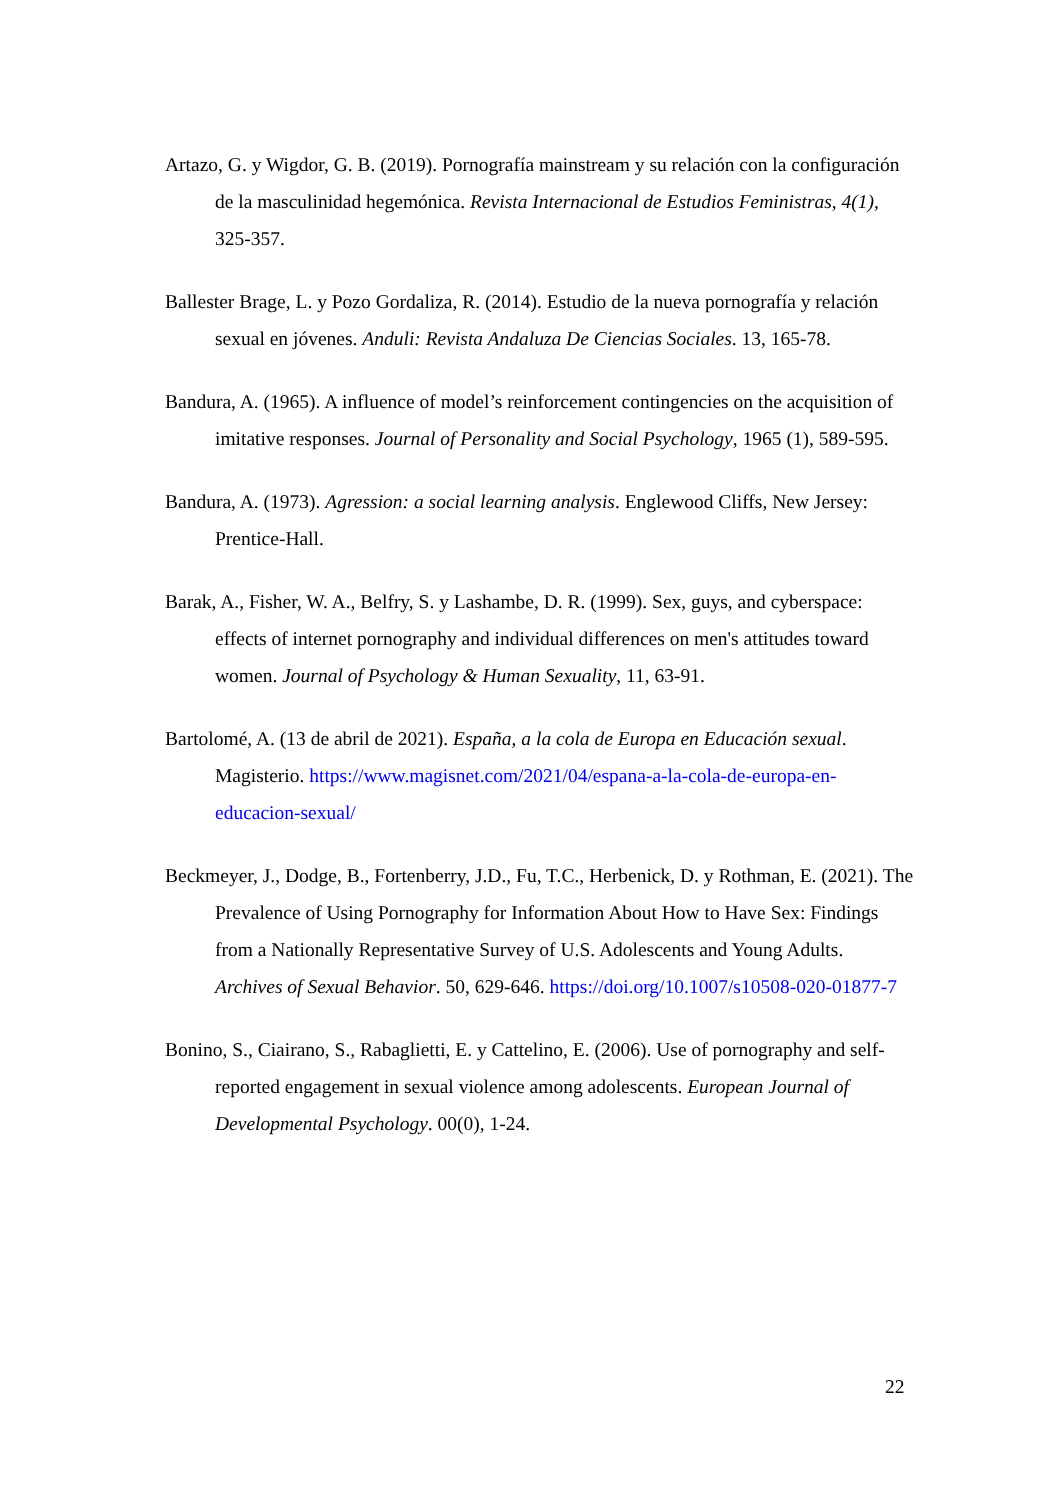Artazo, G. y Wigdor, G. B. (2019). Pornografía mainstream y su relación con la configuración de la masculinidad hegemónica. Revista Internacional de Estudios Feministras, 4(1), 325-357.
Ballester Brage, L. y Pozo Gordaliza, R. (2014). Estudio de la nueva pornografía y relación sexual en jóvenes. Anduli: Revista Andaluza De Ciencias Sociales. 13, 165-78.
Bandura, A. (1965). A influence of model’s reinforcement contingencies on the acquisition of imitative responses. Journal of Personality and Social Psychology, 1965 (1), 589-595.
Bandura, A. (1973). Agression: a social learning analysis. Englewood Cliffs, New Jersey: Prentice-Hall.
Barak, A., Fisher, W. A., Belfry, S. y Lashambe, D. R. (1999). Sex, guys, and cyberspace: effects of internet pornography and individual differences on men's attitudes toward women. Journal of Psychology & Human Sexuality, 11, 63-91.
Bartolomé, A. (13 de abril de 2021). España, a la cola de Europa en Educación sexual. Magisterio. https://www.magisnet.com/2021/04/espana-a-la-cola-de-europa-en-educacion-sexual/
Beckmeyer, J., Dodge, B., Fortenberry, J.D., Fu, T.C., Herbenick, D. y Rothman, E. (2021). The Prevalence of Using Pornography for Information About How to Have Sex: Findings from a Nationally Representative Survey of U.S. Adolescents and Young Adults. Archives of Sexual Behavior. 50, 629-646. https://doi.org/10.1007/s10508-020-01877-7
Bonino, S., Ciairano, S., Rabaglietti, E. y Cattelino, E. (2006). Use of pornography and self-reported engagement in sexual violence among adolescents. European Journal of Developmental Psychology. 00(0), 1-24.
22